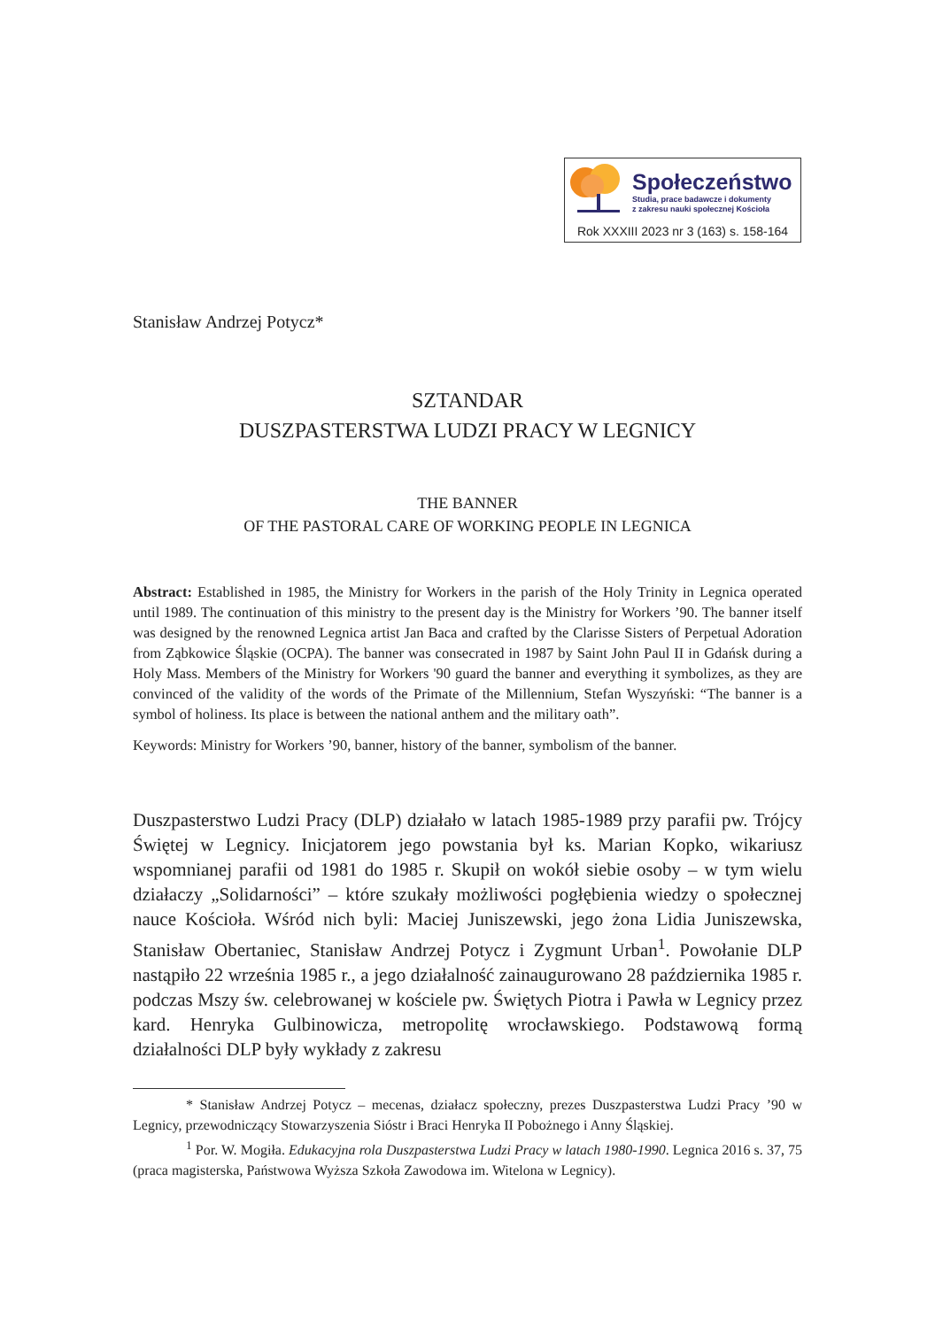Społeczeństwo
Studia, prace badawcze i dokumenty
z zakresu nauki społecznej Kościoła
Rok XXXIII 2023 nr 3 (163) s. 158-164
Stanisław Andrzej Potycz*
SZTANDAR
DUSZPASTERSTWA LUDZI PRACY W LEGNICY
THE BANNER
OF THE PASTORAL CARE OF WORKING PEOPLE IN LEGNICA
Abstract: Established in 1985, the Ministry for Workers in the parish of the Holy Trinity in Legnica operated until 1989. The continuation of this ministry to the present day is the Ministry for Workers ’90. The banner itself was designed by the renowned Legnica artist Jan Baca and crafted by the Clarisse Sisters of Perpetual Adoration from Ząbkowice Śląskie (OCPA). The banner was consecrated in 1987 by Saint John Paul II in Gdańsk during a Holy Mass. Members of the Ministry for Workers '90 guard the banner and everything it symbolizes, as they are convinced of the validity of the words of the Primate of the Millennium, Stefan Wyszyński: “The banner is a symbol of holiness. Its place is between the national anthem and the military oath”.
Keywords: Ministry for Workers ’90, banner, history of the banner, symbolism of the banner.
Duszpasterstwo Ludzi Pracy (DLP) działało w latach 1985-1989 przy parafii pw. Trójcy Świętej w Legnicy. Inicjatorem jego powstania był ks. Marian Kopko, wikariusz wspomnianej parafii od 1981 do 1985 r. Skupił on wokół siebie osoby – w tym wielu działaczy „Solidarności” – które szukały możliwości pogłębienia wiedzy o społecznej nauce Kościoła. Wśród nich byli: Maciej Juniszewski, jego żona Lidia Juniszewska, Stanisław Obertaniec, Stanisław Andrzej Potycz i Zygmunt Urban<sup>1</sup>. Powołanie DLP nastąpiło 22 września 1985 r., a jego działalność zainaugurowano 28 października 1985 r. podczas Mszy św. celebrowanej w kościele pw. Świętych Piotra i Pawła w Legnicy przez kard. Henryka Gulbinowicza, metropolitę wrocławskiego. Podstawową formą działalności DLP były wykłady z zakresu
* Stanisław Andrzej Potycz – mecenas, działacz społeczny, prezes Duszpasterstwa Ludzi Pracy ’90 w Legnicy, przewodniczący Stowarzyszenia Sióstr i Braci Henryka II Pobożnego i Anny Śląskiej.
<sup>1</sup> Por. W. Mogiła. Edukacyjna rola Duszpasterstwa Ludzi Pracy w latach 1980-1990. Legnica 2016 s. 37, 75 (praca magisterska, Państwowa Wyższa Szkoła Zawodowa im. Witelona w Legnicy).